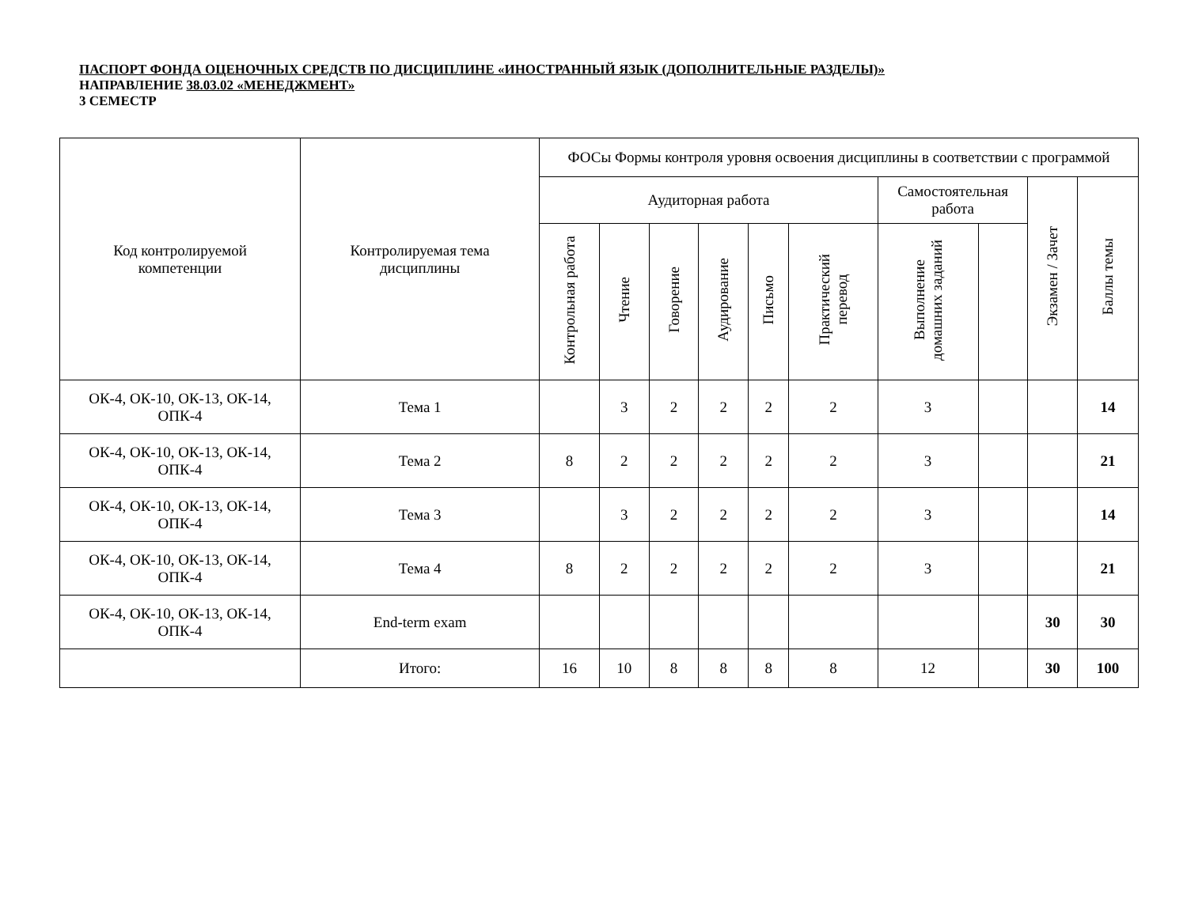ПАСПОРТ ФОНДА ОЦЕНОЧНЫХ СРЕДСТВ ПО ДИСЦИПЛИНЕ «ИНОСТРАННЫЙ ЯЗЫК (ДОПОЛНИТЕЛЬНЫЕ РАЗДЕЛЫ)»
НАПРАВЛЕНИЕ 38.03.02 «МЕНЕДЖМЕНТ»
3 СЕМЕСТР
| Код контролируемой компетенции | Контролируемая тема дисциплины | ФОСы Формы контроля уровня освоения дисциплины в соответствии с программой | | | | | | | | | |
| --- | --- | --- | --- | --- | --- | --- | --- | --- | --- | --- | --- |
| | | Аудиторная работа | | | | | | Самостоятельная работа | | Экзамен / Зачет | Баллы темы |
| | | Контрольная работа | Чтение | Говорение | Аудирование | Письмо | Практический перевод | Выполнение домашних заданий | | | |
| ОК-4, ОК-10, ОК-13, ОК-14, ОПК-4 | Тема 1 | | 3 | 2 | 2 | 2 | 2 | 3 | | | 14 |
| ОК-4, ОК-10, ОК-13, ОК-14, ОПК-4 | Тема 2 | 8 | 2 | 2 | 2 | 2 | 2 | 3 | | | 21 |
| ОК-4, ОК-10, ОК-13, ОК-14, ОПК-4 | Тема 3 | | 3 | 2 | 2 | 2 | 2 | 3 | | | 14 |
| ОК-4, ОК-10, ОК-13, ОК-14, ОПК-4 | Тема 4 | 8 | 2 | 2 | 2 | 2 | 2 | 3 | | | 21 |
| ОК-4, ОК-10, ОК-13, ОК-14, ОПК-4 | End-term exam | | | | | | | | | 30 | 30 |
| | Итого: | 16 | 10 | 8 | 8 | 8 | 8 | 12 | | 30 | 100 |